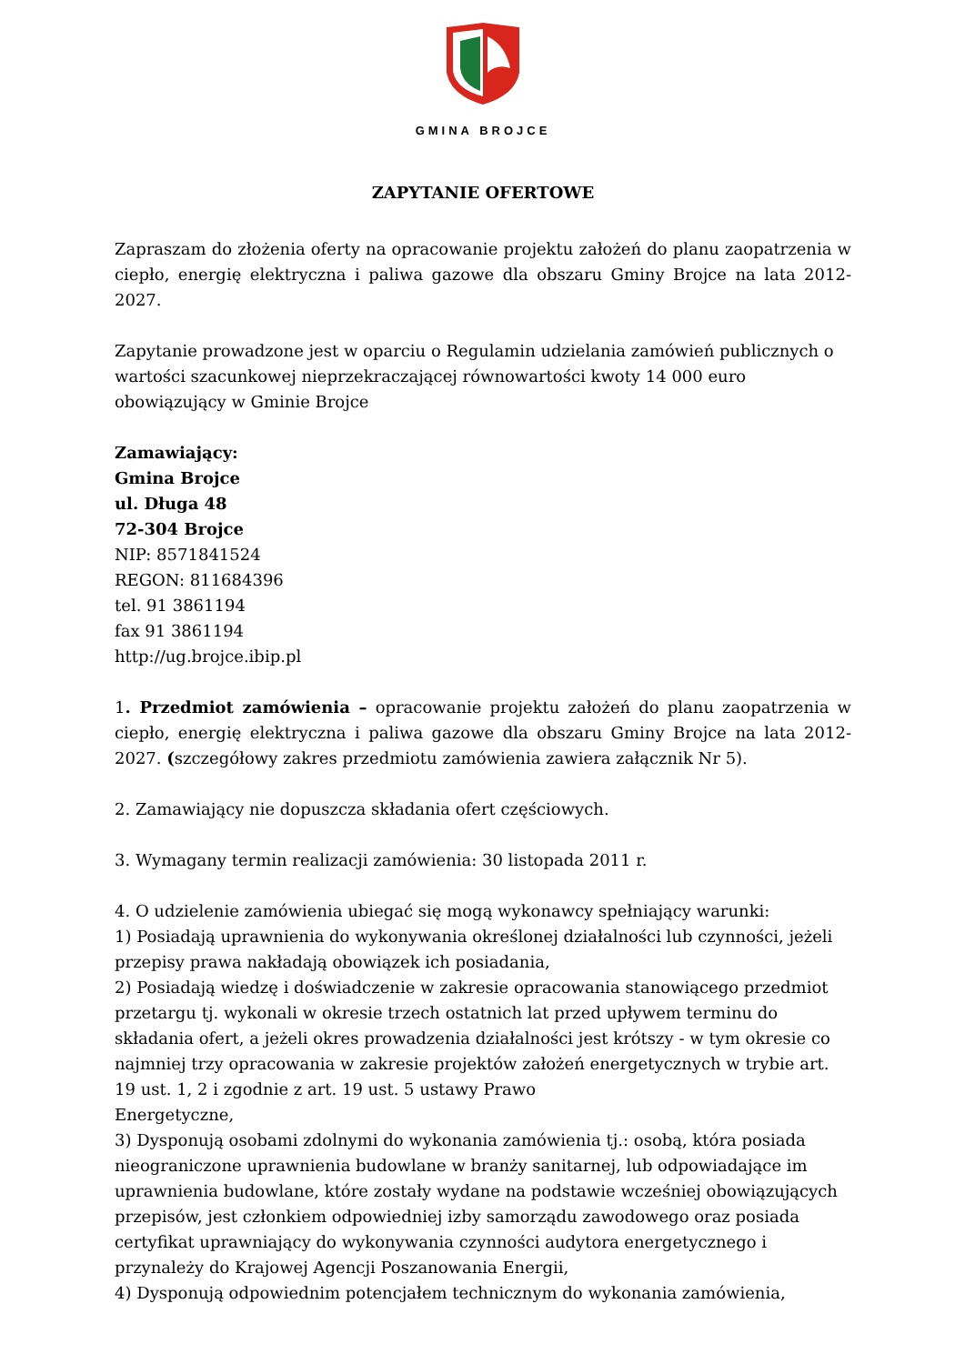GMINA BROJCE
ZAPYTANIE OFERTOWE
Zapraszam do złożenia oferty na opracowanie projektu założeń do planu zaopatrzenia w ciepło, energię elektryczna i paliwa gazowe dla obszaru Gminy Brojce na lata 2012-2027.
Zapytanie prowadzone jest w oparciu o Regulamin udzielania zamówień publicznych o wartości szacunkowej nieprzekraczającej równowartości kwoty 14 000 euro obowiązujący w Gminie Brojce
Zamawiający:
Gmina Brojce
ul. Długa 48
72-304 Brojce
NIP: 8571841524
REGON: 811684396
tel. 91 3861194
fax 91 3861194
http://ug.brojce.ibip.pl
1. Przedmiot zamówienia – opracowanie projektu założeń do planu zaopatrzenia w ciepło, energię elektryczna i paliwa gazowe dla obszaru Gminy Brojce na lata 2012-2027. (szczegółowy zakres przedmiotu zamówienia zawiera załącznik Nr 5).
2. Zamawiający nie dopuszcza składania ofert częściowych.
3. Wymagany termin realizacji zamówienia: 30 listopada 2011 r.
4. O udzielenie zamówienia ubiegać się mogą wykonawcy spełniający warunki:
1) Posiadają uprawnienia do wykonywania określonej działalności lub czynności, jeżeli przepisy prawa nakładają obowiązek ich posiadania,
2) Posiadają wiedzę i doświadczenie w zakresie opracowania stanowiącego przedmiot przetargu tj. wykonali w okresie trzech ostatnich lat przed upływem terminu do składania ofert, a jeżeli okres prowadzenia działalności jest krótszy - w tym okresie co najmniej trzy opracowania w zakresie projektów założeń energetycznych w trybie art. 19 ust. 1, 2 i zgodnie z art. 19 ust. 5 ustawy Prawo
Energetyczne,
3) Dysponują osobami zdolnymi do wykonania zamówienia tj.: osobą, która posiada nieograniczone uprawnienia budowlane w branży sanitarnej, lub odpowiadające im uprawnienia budowlane, które zostały wydane na podstawie wcześniej obowiązujących przepisów, jest członkiem odpowiedniej izby samorządu zawodowego oraz posiada certyfikat uprawniający do wykonywania czynności audytora energetycznego i przynależy do Krajowej Agencji Poszanowania Energii,
4) Dysponują odpowiednim potencjałem technicznym do wykonania zamówienia,